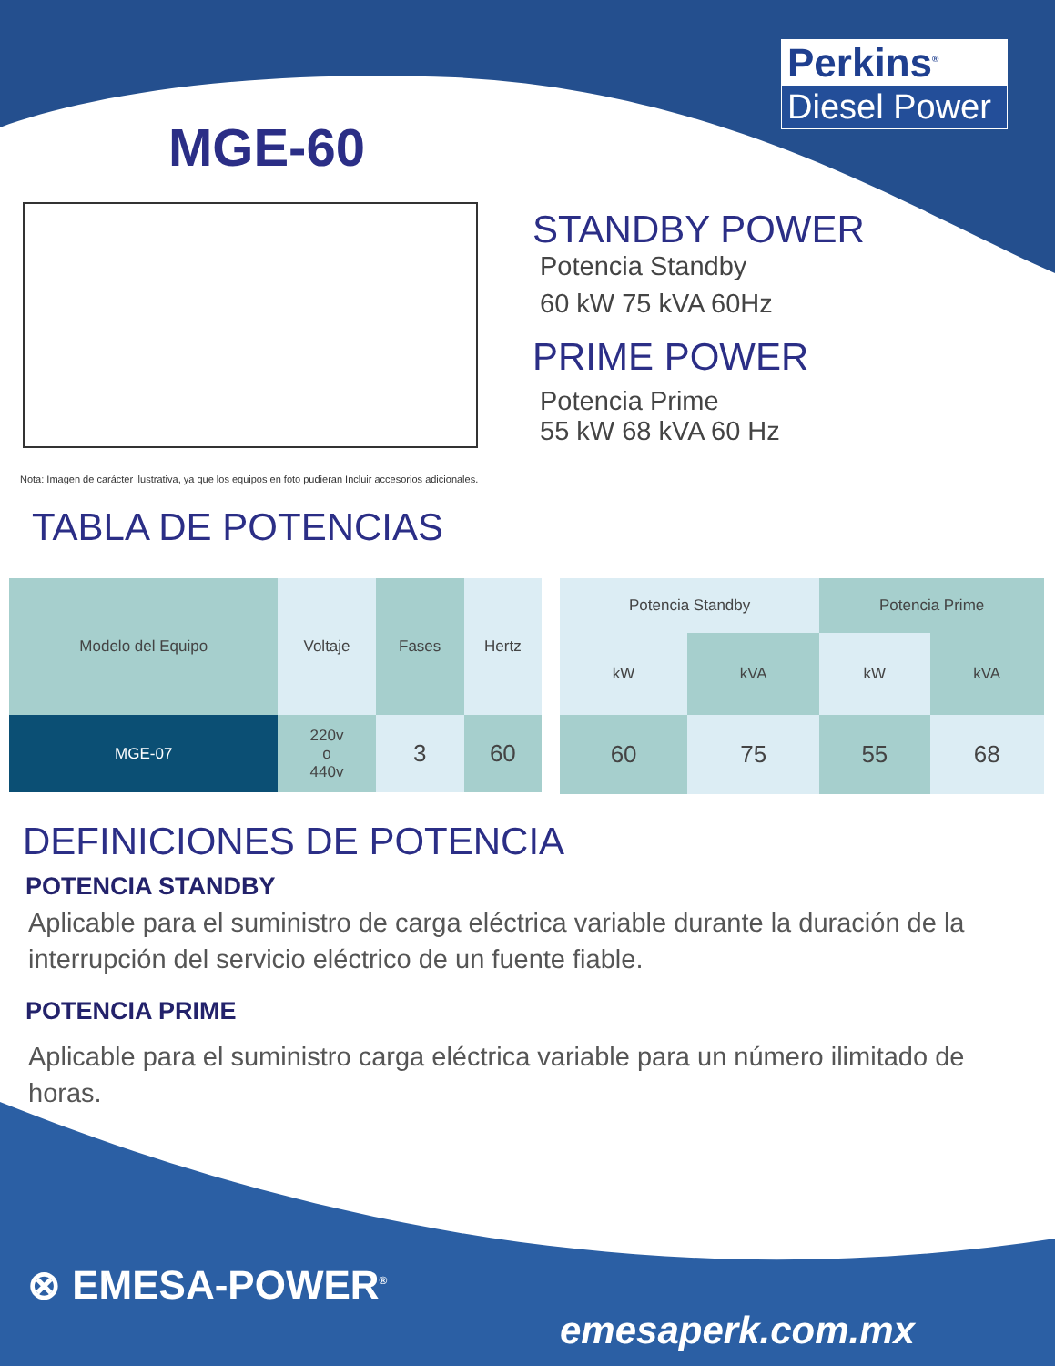MGE-60
Perkins<sup>®</sup>
Diesel Power
STANDBY POWER
Potencia Standby
60 kW 75 kVA 60Hz
PRIME POWER
Potencia Prime
55 kW 68 kVA 60 Hz
Nota: Imagen de carácter ilustrativa, ya que los equipos en foto pudieran Incluir accesorios adicionales.
TABLA DE POTENCIAS
| Modelo del Equipo | Voltaje | Fases | Hertz |
| --- | --- | --- | --- |
| MGE-07 | 220v o 440v | 3 | 60 |
| Potencia Standby | | Potencia Prime | |
| --- | --- | --- | --- |
| kW | kVA | kW | kVA |
| 60 | 75 | 55 | 68 |
DEFINICIONES DE POTENCIA
POTENCIA STANDBY
Aplicable para el suministro de carga eléctrica variable durante la duración de la interrupción del servicio eléctrico de un fuente fiable.
POTENCIA PRIME
Aplicable para el suministro carga eléctrica variable para un número ilimitado de horas.
⊗ EMESA-POWER<sup>®</sup>
emesaperk.com.mx